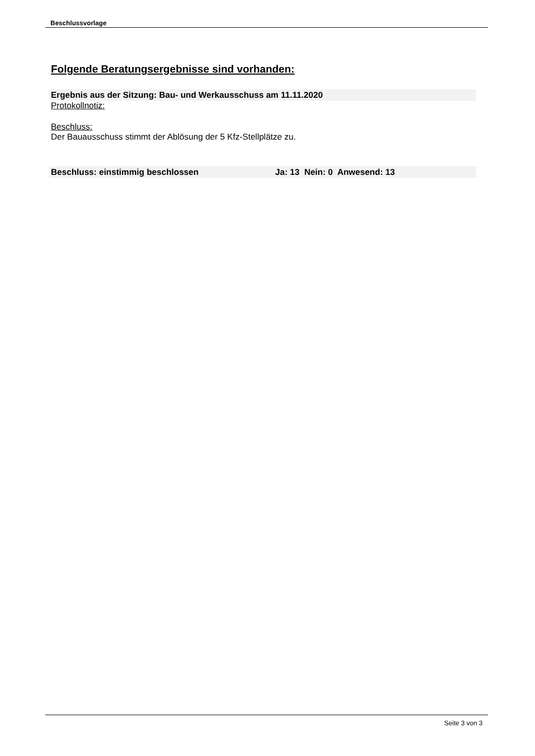Beschlussvorlage
Folgende Beratungsergebnisse sind vorhanden:
Ergebnis aus der Sitzung: Bau- und Werkausschuss am 11.11.2020
Protokollnotiz:
Beschluss:
Der Bauausschuss stimmt der Ablösung der 5 Kfz-Stellplätze zu.
Beschluss: einstimmig beschlossen Ja: 13 Nein: 0 Anwesend: 13
Seite 3 von 3